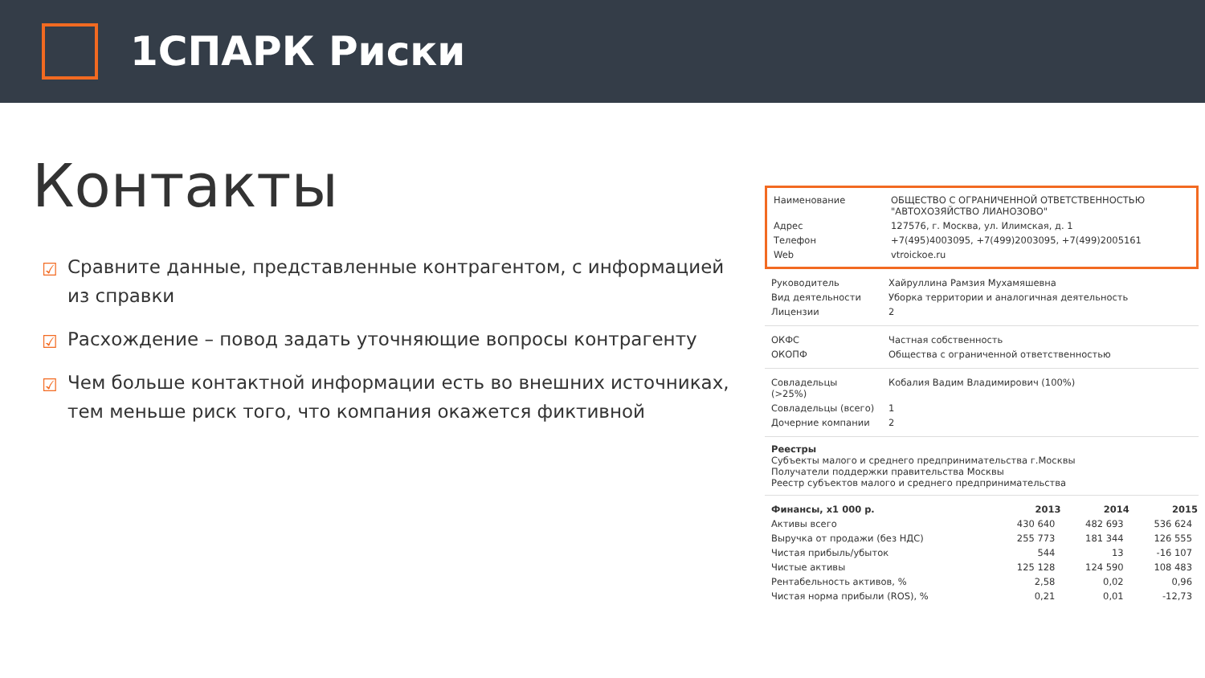1СПАРК Риски
Контакты
☑ Сравните данные, представленные контрагентом, с информацией из справки
☑ Расхождение – повод задать уточняющие вопросы контрагенту
☑ Чем больше контактной информации есть во внешних источниках, тем меньше риск того, что компания окажется фиктивной
| Наименование | ОБЩЕСТВО С ОГРАНИЧЕННОЙ ОТВЕТСТВЕННОСТЬЮ "АВТОХОЗЯЙСТВО ЛИАНОЗОВО" |
| Адрес | 127576, г. Москва, ул. Илимская, д. 1 |
| Телефон | +7(495)4003095, +7(499)2003095, +7(499)2005161 |
| Web | vtroickoe.ru |
| Руководитель | Хайруллина Рамзия Мухамяшевна |
| Вид деятельности | Уборка территории и аналогичная деятельность |
| Лицензии | 2 |
| ОКФС | Частная собственность |
| ОКОПФ | Общества с ограниченной ответственностью |
| Совладельцы (>25%) | Кобалия Вадим Владимирович (100%) |
| Совладельцы (всего) | 1 |
| Дочерние компании | 2 |
Реестры
Субъекты малого и среднего предпринимательства г.Москвы
Получатели поддержки правительства Москвы
Реестр субъектов малого и среднего предпринимательства
| Финансы, x1 000 р. | 2013 | 2014 | 2015 |
| --- | --- | --- | --- |
| Активы всего | 430 640 | 482 693 | 536 624 |
| Выручка от продажи (без НДС) | 255 773 | 181 344 | 126 555 |
| Чистая прибыль/убыток | 544 | 13 | -16 107 |
| Чистые активы | 125 128 | 124 590 | 108 483 |
| Рентабельность активов, % | 2,58 | 0,02 | 0,96 |
| Чистая норма прибыли (ROS), % | 0,21 | 0,01 | -12,73 |